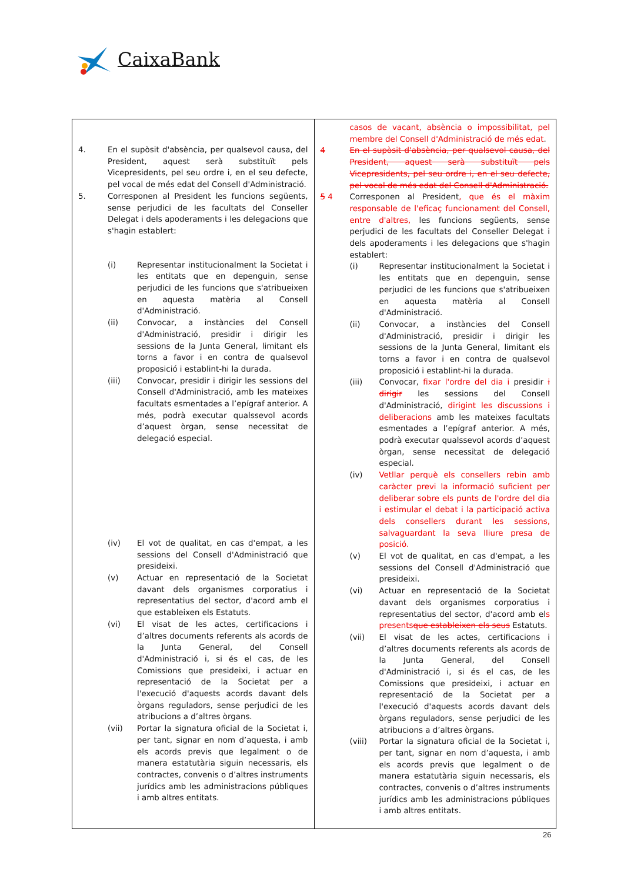CaixaBank
| 4. En el supòsit d'absència, per qualsevol causa, del President, aquest serà substituït pels Vicepresidents, pel seu ordre i, en el seu defecte, pel vocal de més edat del Consell d'Administració. 5. Corresponen al President les funcions següents, sense perjudici de les facultats del Conseller Delegat i dels apoderaments i les delegacions que s'hagin establert: (i) Representar institucionalment la Societat i les entitats que en depenguin, sense perjudici de les funcions que s'atribueixen en aquesta matèria al Consell d'Administració. (ii) Convocar, a instàncies del Consell d'Administració, presidir i dirigir les sessions de la Junta General, limitant els torns a favor i en contra de qualsevol proposició i establint-hi la durada. (iii) Convocar, presidir i dirigir les sessions del Consell d'Administració, amb les mateixes facultats esmentades a l’epígraf anterior. A més, podrà executar qualssevol acords d’aquest òrgan, sense necessitat de delegació especial. (iv) El vot de qualitat, en cas d'empat, a les sessions del Consell d'Administració que presideixi. (v) Actuar en representació de la Societat davant dels organismes corporatius i representatius del sector, d'acord amb el que estableixen els Estatuts. (vi) El visat de les actes, certificacions i d’altres documents referents als acords de la Junta General, del Consell d'Administració i, si és el cas, de les Comissions que presideixi, i actuar en representació de la Societat per a l'execució d'aquests acords davant dels òrgans reguladors, sense perjudici de les atribucions a d’altres òrgans. (vii) Portar la signatura oficial de la Societat i, per tant, signar en nom d’aquesta, i amb els acords previs que legalment o de manera estatutària siguin necessaris, els contractes, convenis o d’altres instruments jurídics amb les administracions públiques i amb altres entitats. | casos de vacant, absència o impossibilitat, pel membre del Consell d'Administració de més edat . 4 En el supòsit d'absència, per qualsevol causa, del President, aquest serà substituït pels Vicepresidents, pel seu ordre i, en el seu defecte, pel vocal de més edat del Consell d'Administració. 5 4 Corresponen al President , que és el màxim responsable de l'eficaç funcionament del Consell, entre d'altres, les funcions següents, sense perjudici de les facultats del Conseller Delegat i dels apoderaments i les delegacions que s'hagin establert: (i) Representar institucionalment la Societat i les entitats que en depenguin, sense perjudici de les funcions que s'atribueixen en aquesta matèria al Consell d'Administració. (ii) Convocar, a instàncies del Consell d'Administració, presidir i dirigir les sessions de la Junta General, limitant els torns a favor i en contra de qualsevol proposició i establint-hi la durada. (iii) Convocar, fixar l'ordre del dia i presidir i dirigir les sessions del Consell d'Administració, dirigint les discussions i deliberacions amb les mateixes facultats esmentades a l’epígraf anterior. A més, podrà executar qualssevol acords d’aquest òrgan, sense necessitat de delegació especial. (iv) Vetllar perquè els consellers rebin amb caràcter previ la informació suficient per deliberar sobre els punts de l'ordre del dia i estimular el debat i la participació activa dels consellers durant les sessions, salvaguardant la seva lliure presa de posició. (v) El vot de qualitat, en cas d'empat, a les sessions del Consell d'Administració que presideixi. (vi) Actuar en representació de la Societat davant dels organismes corporatius i representatius del sector, d'acord amb el s presents que estableixen els seus Estatuts. (vii) El visat de les actes, certificacions i d’altres documents referents als acords de la Junta General, del Consell d'Administració i, si és el cas, de les Comissions que presideixi, i actuar en representació de la Societat per a l'execució d'aquests acords davant dels òrgans reguladors, sense perjudici de les atribucions a d’altres òrgans. (viii) Portar la signatura oficial de la Societat i, per tant, signar en nom d’aquesta, i amb els acords previs que legalment o de manera estatutària siguin necessaris, els contractes, convenis o d’altres instruments jurídics amb les administracions públiques i amb altres entitats. |
26